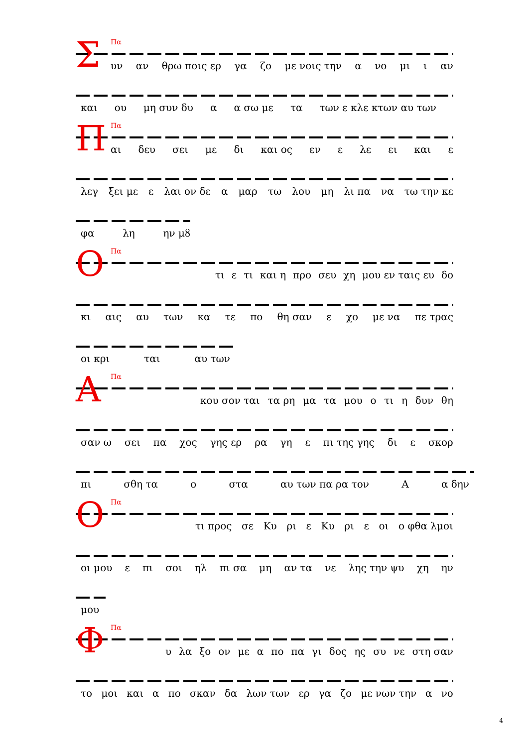Σ Πα
υν αν θρω ποις ερ γα ζο με νοις την α νο μι ι αν
και ου μη συν δυ α α σω με τα των ε κλε κτων αυ των
Π Πα
αι δευ σει με δι και ος εν ε λε ει και ε
λεγ ξει με ε λαι ον δε α μαρ τω λου μη λι πα να τω την κε
φα λη ην μȣ
Ο Πα
τι ε τι και η προ σευ χη μου εν ταις ευ δο
κι αις αυ των κα τε πο θη σαν ε χο με να πε τρας
οι κρι ται αυ των
Α Πα
κου σον ται τα ρη μα τα μου ο τι η δυν θη
σαν ω σει πα χος γης ερ ρα γη ε πι της γης δι ε σκορ
πι σθη τα ο στα αυ των πα ρα τον Α α δην
Ο Πα
τι προς σε Κυ ρι ε Κυ ρι ε οι ο φθα λμοι
οι μου ε πι σοι ηλ πι σα μη αν τα νε λης την ψυ χη ην
μου
Φ Πα
υ λα ξο ον με α πο πα γι δος ης συ νε στη σαν
το μοι και α πο σκαν δα λων των ερ γα ζο με νων την α νο
4